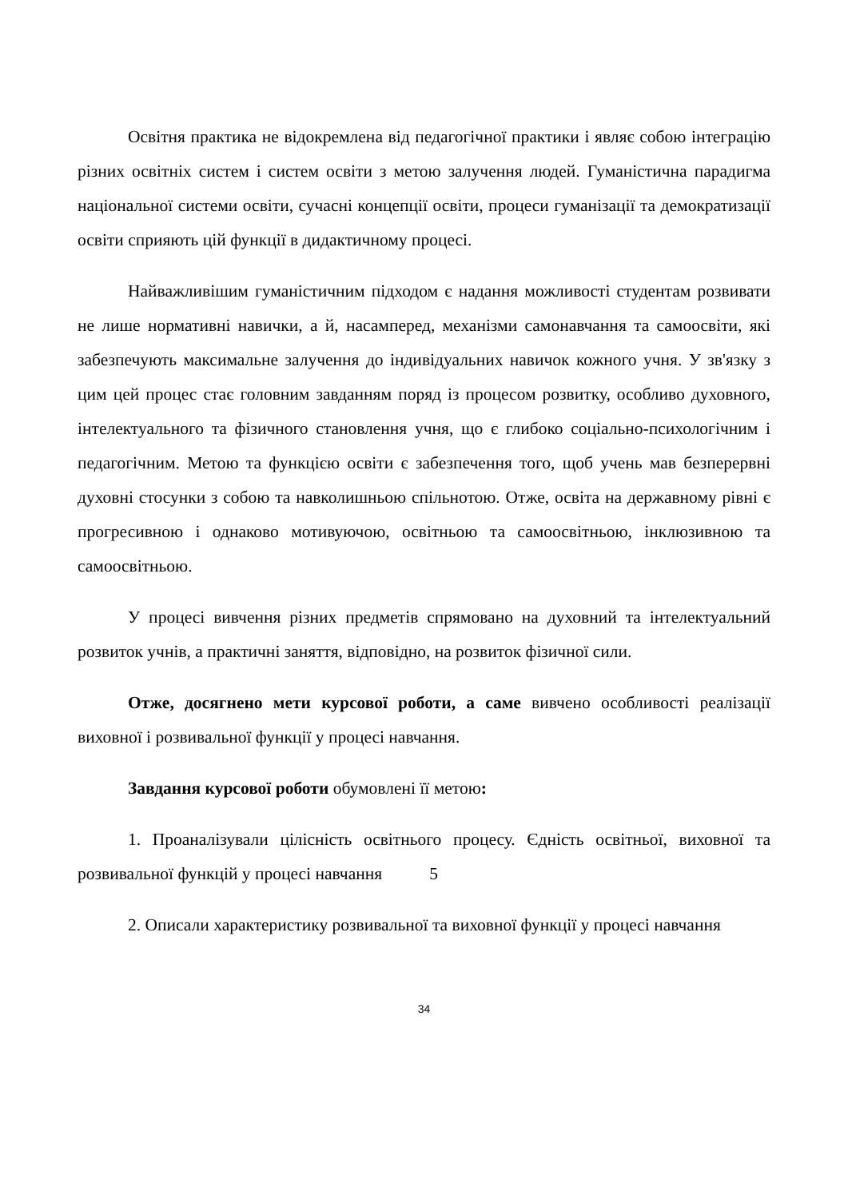Освітня практика не відокремлена від педагогічної практики і являє собою інтеграцію різних освітніх систем і систем освіти з метою залучення людей. Гуманістична парадигма національної системи освіти, сучасні концепції освіти, процеси гуманізації та демократизації освіти сприяють цій функції в дидактичному процесі.
Найважливішим гуманістичним підходом є надання можливості студентам розвивати не лише нормативні навички, а й, насамперед, механізми самонавчання та самоосвіти, які забезпечують максимальне залучення до індивідуальних навичок кожного учня. У зв'язку з цим цей процес стає головним завданням поряд із процесом розвитку, особливо духовного, інтелектуального та фізичного становлення учня, що є глибоко соціально-психологічним і педагогічним. Метою та функцією освіти є забезпечення того, щоб учень мав безперервні духовні стосунки з собою та навколишньою спільнотою. Отже, освіта на державному рівні є прогресивною і однаково мотивуючою, освітньою та самоосвітньою, інклюзивною та самоосвітньою.
У процесі вивчення різних предметів спрямовано на духовний та інтелектуальний розвиток учнів, а практичні заняття, відповідно, на розвиток фізичної сили.
Отже, досягнено мети курсової роботи, а саме вивчено особливості реалізації виховної і розвивальної функції у процесі навчання.
Завдання курсової роботи обумовлені її метою:
1. Проаналізували цілісність освітнього процесу. Єдність освітньої, виховної та розвивальної функцій у процесі навчання 5
2. Описали характеристику розвивальної та виховної функції у процесі навчання
34